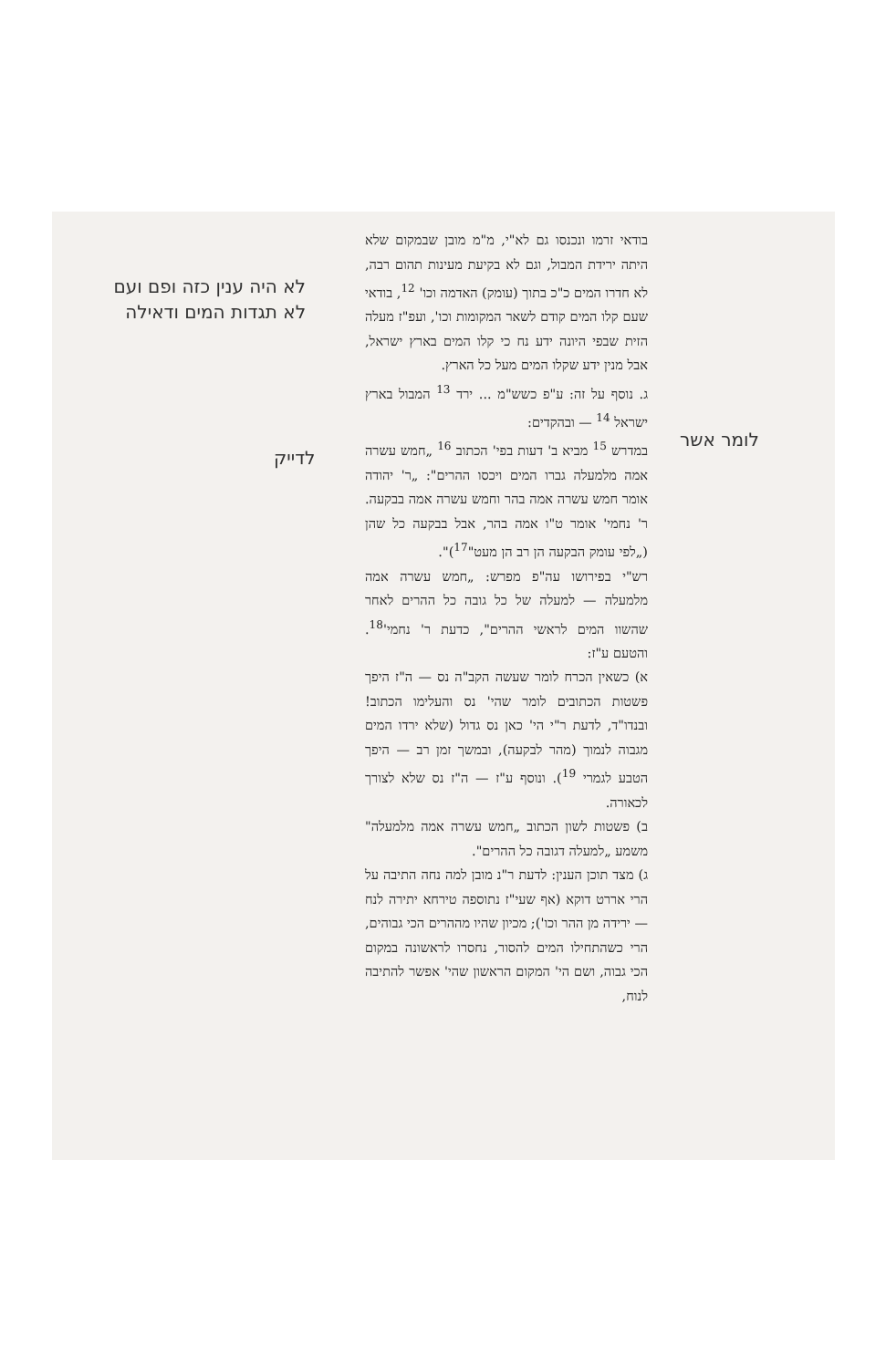לא היה ענין כזה ופם ועם לא תגדות המים ודאילה
לדייק
לומר אשר
בודאי זרמו ונכנסו גם לא"י, מ"מ מובן שבמקום שלא היתה ירידת המבול, וגם לא בקיעת מעינות תהום רבה, לא חדרו המים כ"כ בתוך (עומק) האדמה וכו' <sup>12</sup>, בודאי שעם קלו המים קודם לשאר המקומות וכו', ועפ"ז מעלה הזית שבפי היונה ידע נח כי קלו המים בארץ ישראל, אבל מנין ידע שקלו המים מעל כל הארץ.
ג. נוסף על זה: ע"פ כשש"מ ... ירד <sup>13</sup> המבול בארץ ישראל <sup>14</sup> — ובהקדים:
במדרש <sup>15</sup> מביא ב' דעות בפי' הכתוב <sup>16</sup> „חמש עשרה אמה מלמעלה גברו המים ויכסו ההרים": „ר' יהודה אומר חמש עשרה אמה בהר וחמש עשרה אמה בבקעה. ר' נחמי' אומר ט"ו אמה בהר, אבל בבקעה כל שהן („לפי עומק הבקעה הן רב הן מעט"<sup>17</sup>)".
רש"י בפירושו עה"פ מפרש: „חמש עשרה אמה מלמעלה — למעלה של כל גובה כל ההרים לאחר שהשוו המים לראשי ההרים", כדעת ר' נחמי'<sup>18</sup>. והטעם ע"ז:
א) כשאין הכרח לומר שעשה הקב"ה נס — ה"ז היפך פשטות הכתובים לומר שהי' נס והעלימו הכתוב! ובנדו"ד, לדעת ר"י הי' כאן נס גדול (שלא ירדו המים מגבוה לנמוך (מהר לבקעה), ובמשך זמן רב — היפך הטבע לגמרי <sup>19</sup>). ונוסף ע"ז — ה"ז נס שלא לצורך לכאורה.
ב) פשטות לשון הכתוב „חמש עשרה אמה מלמעלה" משמע „למעלה דגובה כל ההרים".
ג) מצד תוכן הענין: לדעת ר"נ מובן למה נחה התיבה על הרי אררט דוקא (אף שעי"ז נתוספה טירחא יתירה לנח — ירידה מן ההר וכו'); מכיון שהיו מההרים הכי גבוהים, הרי כשהתחילו המים להסור, נחסרו לראשונה במקום הכי גבוה, ושם הי' המקום הראשון שהי' אפשר להתיבה לנוח,